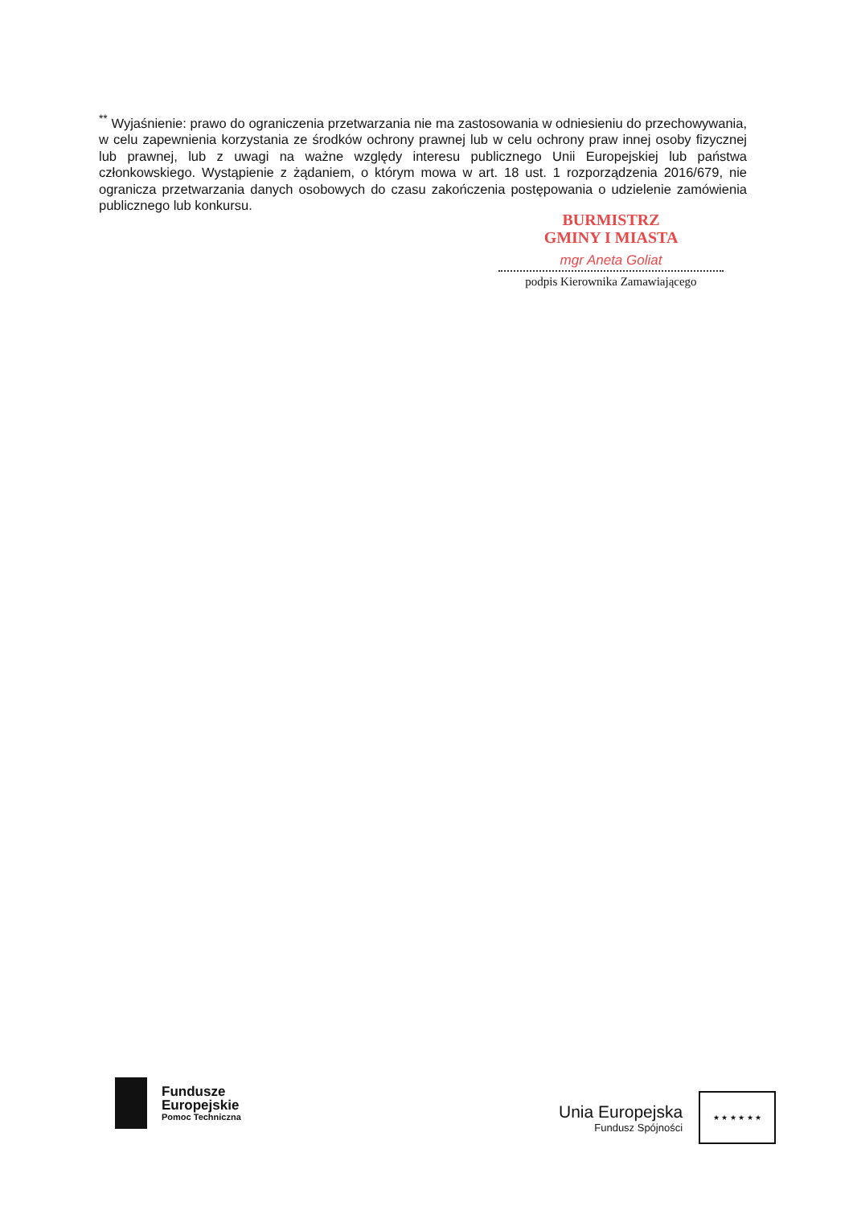<sup>**</sup> Wyjaśnienie: prawo do ograniczenia przetwarzania nie ma zastosowania w odniesieniu do przechowywania, w celu zapewnienia korzystania ze środków ochrony prawnej lub w celu ochrony praw innej osoby fizycznej lub prawnej, lub z uwagi na ważne względy interesu publicznego Unii Europejskiej lub państwa członkowskiego. Wystąpienie z żądaniem, o którym mowa w art. 18 ust. 1 rozporządzenia 2016/679, nie ogranicza przetwarzania danych osobowych do czasu zakończenia postępowania o udzielenie zamówienia publicznego lub konkursu.
BURMISTRZ
GMINY I MIASTA
mgr Aneta Goliat
podpis Kierownika Zamawiającego
Fundusze
Europejskie
Pomoc Techniczna
Unia Europejska
Fundusz Spójności
★ ★ ★ ★ ★ ★